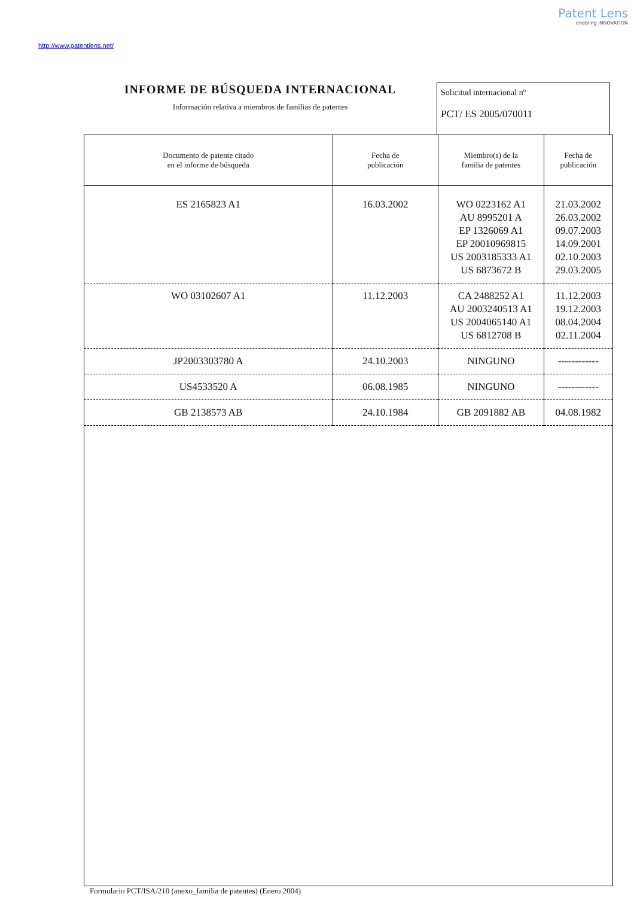Patent Lens
enabling INNOVATION
http://www.patentlens.net/
INFORME DE BÚSQUEDA INTERNACIONAL
Información relativa a miembros de familias de patentes
Solicitud internacional nº
PCT/ ES 2005/070011
| Documento de patente citado en el informe de búsqueda | Fecha de publicación | Miembro(s) de la familia de patentes | Fecha de publicación |
| --- | --- | --- | --- |
| ES 2165823 A1 | 16.03.2002 | WO 0223162 A1 AU 8995201 A EP 1326069 A1 EP 20010969815 US 2003185333 A1 US 6873672 B | 21.03.2002 26.03.2002 09.07.2003 14.09.2001 02.10.2003 29.03.2005 |
| WO 03102607 A1 | 11.12.2003 | CA 2488252 A1 AU 2003240513 A1 US 2004065140 A1 US 6812708 B | 11.12.2003 19.12.2003 08.04.2004 02.11.2004 |
| JP2003303780 A | 24.10.2003 | NINGUNO | ------------ |
| US4533520 A | 06.08.1985 | NINGUNO | ------------ |
| GB 2138573 AB | 24.10.1984 | GB 2091882 AB | 04.08.1982 |
Formulario PCT/ISA/210 (anexo_familia de patentes) (Enero 2004)